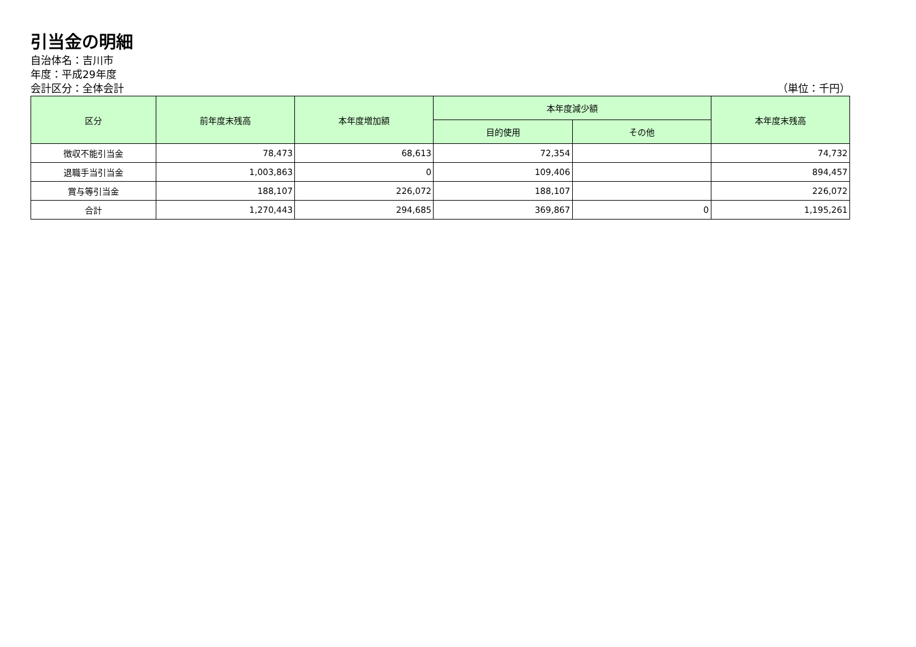引当金の明細
自治体名：吉川市
年度：平成29年度
会計区分：全体会計 （単位：千円）
| 区分 | 前年度末残高 | 本年度増加額 | 本年度減少額 | | 本年度末残高 |
| --- | --- | --- | --- | --- | --- |
| | | | 目的使用 | その他 | |
| 徴収不能引当金 | 78,473 | 68,613 | 72,354 | | 74,732 |
| 退職手当引当金 | 1,003,863 | 0 | 109,406 | | 894,457 |
| 賞与等引当金 | 188,107 | 226,072 | 188,107 | | 226,072 |
| 合計 | 1,270,443 | 294,685 | 369,867 | 0 | 1,195,261 |